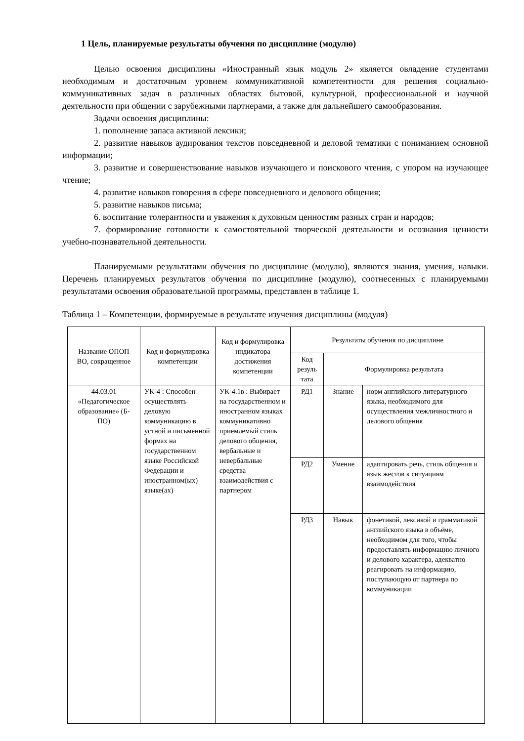1 Цель, планируемые результаты обучения по дисциплине (модулю)
Целью освоения дисциплины «Иностранный язык модуль 2» является овладение студентами необходимым и достаточным уровнем коммуникативной компетентности для решения социально-коммуникативных задач в различных областях бытовой, культурной, профессиональной и научной деятельности при общении с зарубежными партнерами, а также для дальнейшего самообразования.
Задачи освоения дисциплины:
1. пополнение запаса активной лексики;
2. развитие навыков аудирования текстов повседневной и деловой тематики с пониманием основной информации;
3. развитие и совершенствование навыков изучающего и поискового чтения, с упором на изучающее чтение;
4. развитие навыков говорения в сфере повседневного и делового общения;
5. развитие навыков письма;
6. воспитание толерантности и уважения к духовным ценностям разных стран и народов;
7. формирование готовности к самостоятельной творческой деятельности и осознания ценности учебно-познавательной деятельности.
Планируемыми результатами обучения по дисциплине (модулю), являются знания, умения, навыки. Перечень планируемых результатов обучения по дисциплине (модулю), соотнесенных с планируемыми результатами освоения образовательной программы, представлен в таблице 1.
Таблица 1 – Компетенции, формируемые в результате изучения дисциплины (модуля)
| Название ОПОП ВО, сокращенное | Код и формулировка компетенции | Код и формулировка индикатора достижения компетенции | Результаты обучения по дисциплине | | |
| --- | --- | --- | --- | --- | --- |
| | | | Код резуль тата | Формулировка результата | |
| 44.03.01 «Педагогическое образование» (Б-ПО) | УК-4 : Способен осуществлять деловую коммуникацию в устной и письменной формах на государственном языке Российской Федерации и иностранном(ых) языке(ах) | УК-4.1в : Выбирает на государственном и иностранном языках коммуникативно приемлемый стиль делового общения, вербальные и невербальные средства взаимодействия с партнером | РД1 | Знание | норм английского литературного языка, необходимого для осуществления межличностного и делового общения |
| | | | РД2 | Умение | адаптировать речь, стиль общения и язык жестов к ситуациям взаимодействия |
| | | | РД3 | Навык | фонетикой, лексикой и грамматикой английского языка в объёме, необходимом для того, чтобы предоставлять информацию личного и делового характера, адекватно реагировать на информацию, поступающую от партнера по коммуникации |